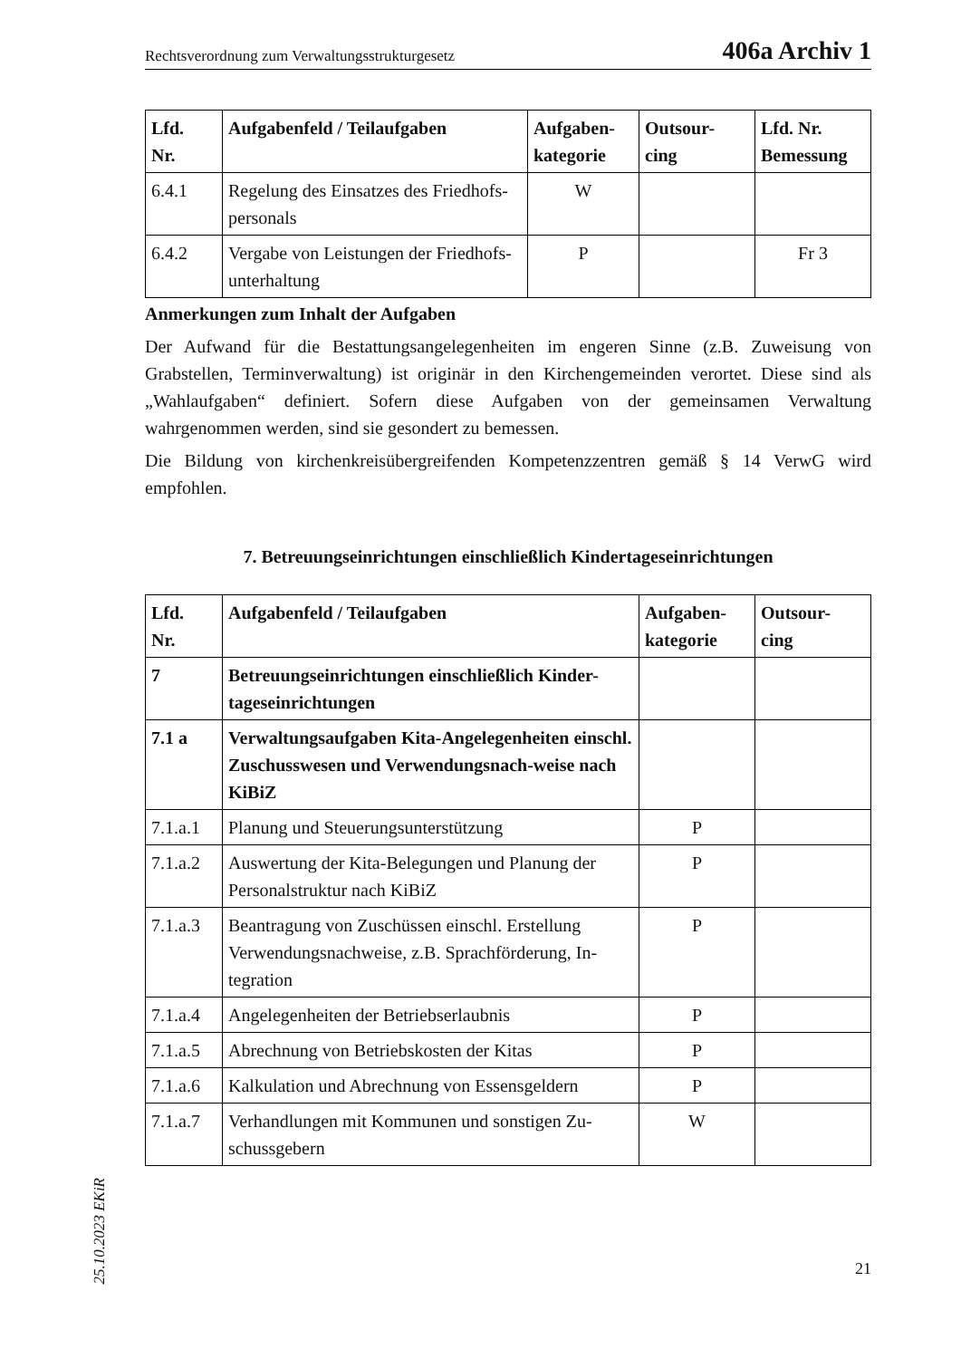Rechtsverordnung zum Verwaltungsstrukturgesetz 406a Archiv 1
| Lfd. Nr. | Aufgabenfeld / Teilaufgaben | Aufgaben- kategorie | Outsour- cing | Lfd. Nr. Bemessung |
| --- | --- | --- | --- | --- |
| 6.4.1 | Regelung des Einsatzes des Friedhofs-personals | W | | |
| 6.4.2 | Vergabe von Leistungen der Friedhofs-unterhaltung | P | | Fr 3 |
Anmerkungen zum Inhalt der Aufgaben
Der Aufwand für die Bestattungsangelegenheiten im engeren Sinne (z.B. Zuweisung von Grabstellen, Terminverwaltung) ist originär in den Kirchengemeinden verortet. Diese sind als „Wahlaufgaben“ definiert. Sofern diese Aufgaben von der gemeinsamen Verwaltung wahrgenommen werden, sind sie gesondert zu bemessen.
Die Bildung von kirchenkreisübergreifenden Kompetenzzentren gemäß § 14 VerwG wird empfohlen.
7. Betreuungseinrichtungen einschließlich Kindertageseinrichtungen
| Lfd. Nr. | Aufgabenfeld / Teilaufgaben | Aufgaben- kategorie | Outsour- cing |
| --- | --- | --- | --- |
| 7 | Betreuungseinrichtungen einschließlich Kinder-tageseinrichtungen | | |
| 7.1 a | Verwaltungsaufgaben Kita-Angelegenheiten einschl. Zuschusswesen und Verwendungsnach-weise nach KiBiZ | | |
| 7.1.a.1 | Planung und Steuerungsunterstützung | P | |
| 7.1.a.2 | Auswertung der Kita-Belegungen und Planung der Personalstruktur nach KiBiZ | P | |
| 7.1.a.3 | Beantragung von Zuschüssen einschl. Erstellung Verwendungsnachweise, z.B. Sprachförderung, In-tegration | P | |
| 7.1.a.4 | Angelegenheiten der Betriebserlaubnis | P | |
| 7.1.a.5 | Abrechnung von Betriebskosten der Kitas | P | |
| 7.1.a.6 | Kalkulation und Abrechnung von Essensgeldern | P | |
| 7.1.a.7 | Verhandlungen mit Kommunen und sonstigen Zu-schussgebern | W | |
25.10.2023 EKiR
21